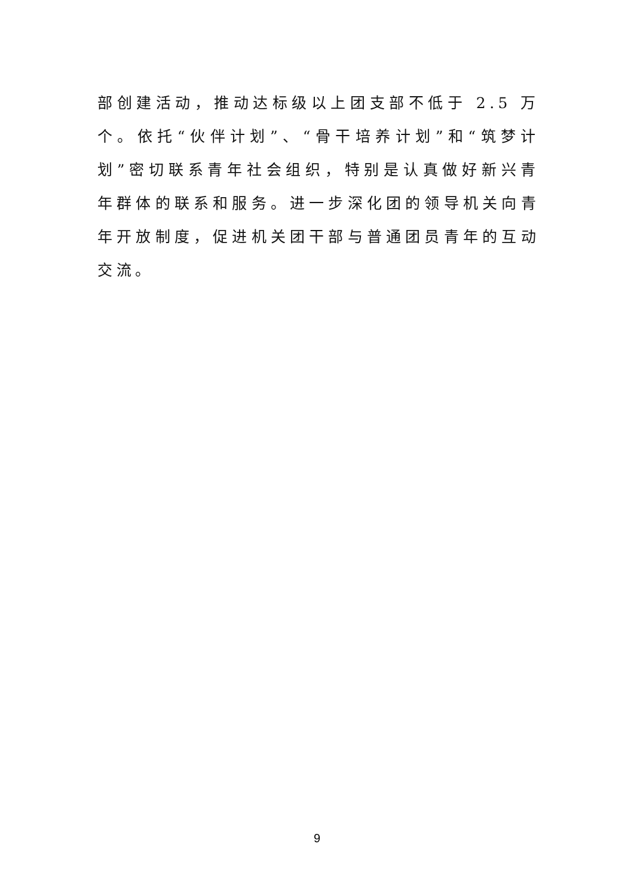部创建活动，推动达标级以上团支部不低于 2.5 万个。依托“伙伴计划”、“骨干培养计划”和“筑梦计划”密切联系青年社会组织，特别是认真做好新兴青年群体的联系和服务。进一步深化团的领导机关向青年开放制度，促进机关团干部与普通团员青年的互动交流。
9